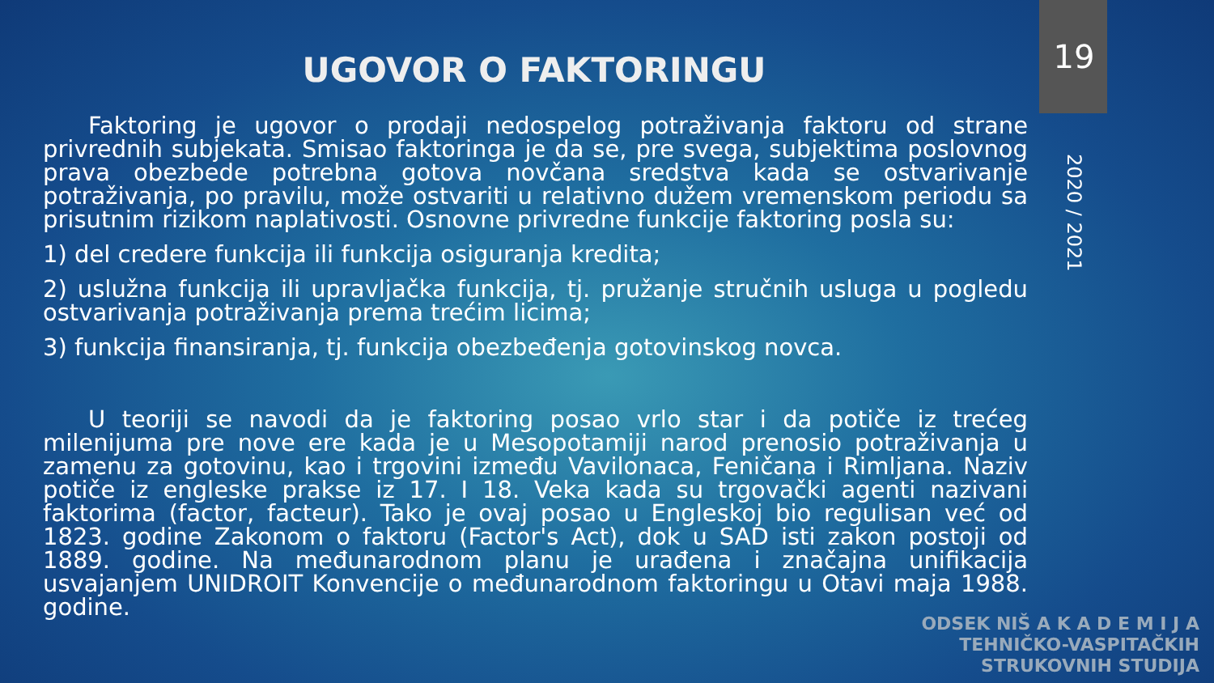19
2020 / 2021
UGOVOR O FAKTORINGU
Faktoring je ugovor o prodaji nedospelog potraživanja faktoru od strane privrednih subjekata. Smisao faktoringa je da se, pre svega, subjektima poslovnog prava obezbede potrebna gotova novčana sredstva kada se ostvarivanje potraživanja, po pravilu, može ostvariti u relativno dužem vremenskom periodu sa prisutnim rizikom naplativosti. Osnovne privredne funkcije faktoring posla su:
1) del credere funkcija ili funkcija osiguranja kredita;
2) uslužna funkcija ili upravljačka funkcija, tj. pružanje stručnih usluga u pogledu ostvarivanja potraživanja prema trećim licima;
3) funkcija finansiranja, tj. funkcija obezbeđenja gotovinskog novca.
U teoriji se navodi da je faktoring posao vrlo star i da potiče iz trećeg milenijuma pre nove ere kada je u Mesopotamiji narod prenosio potraživanja u zamenu za gotovinu, kao i trgovini između Vavilonaca, Feničana i Rimljana. Naziv potiče iz engleske prakse iz 17. I 18. Veka kada su trgovački agenti nazivani faktorima (factor, facteur). Tako je ovaj posao u Engleskoj bio regulisan već od 1823. godine Zakonom o faktoru (Factor's Act), dok u SAD isti zakon postoji od 1889. godine. Na međunarodnom planu je urađena i značajna unifikacija usvajanjem UNIDROIT Konvencije o međunarodnom faktoringu u Otavi maja 1988. godine.
ODSEK NIŠ A K A D E M I J A
TEHNIČKO-VASPITAČKIH
STRUKOVNIH STUDIJA